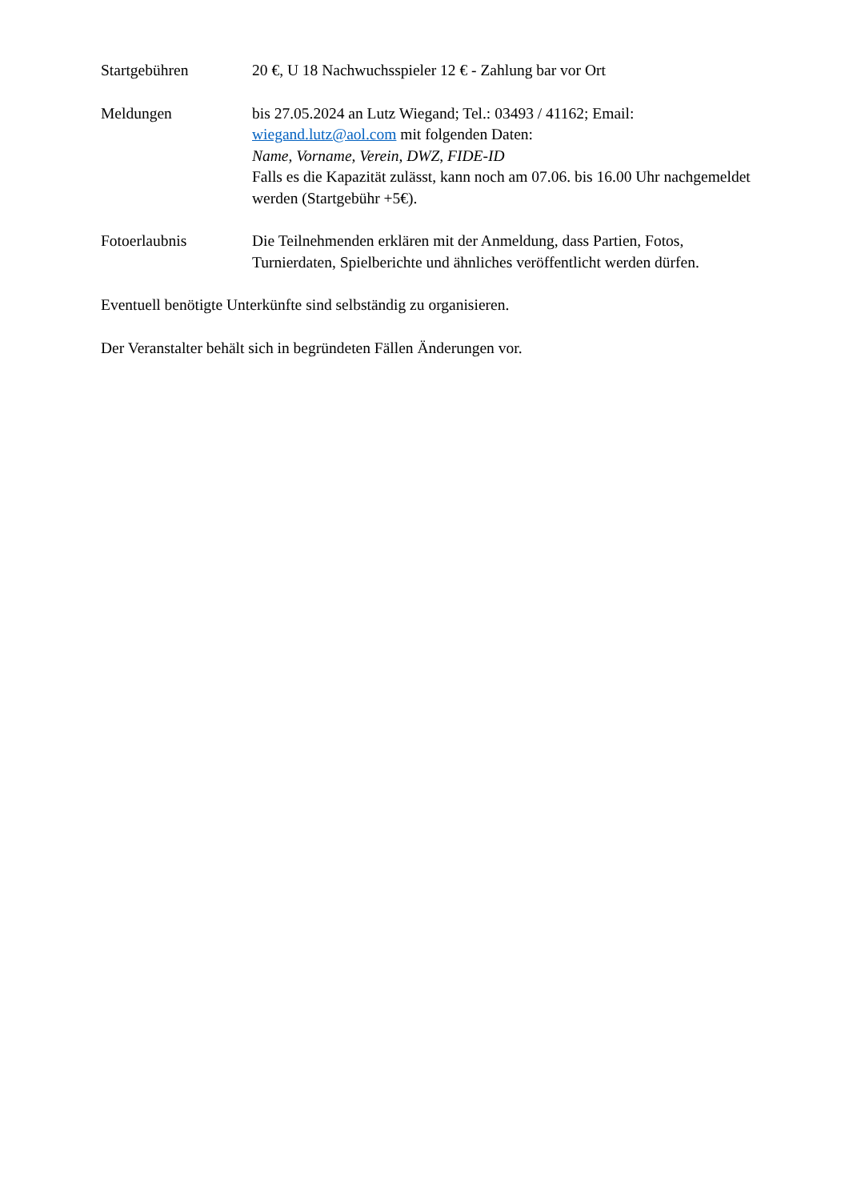Startgebühren 20 €, U 18 Nachwuchsspieler 12 € - Zahlung bar vor Ort
Meldungen bis 27.05.2024 an Lutz Wiegand; Tel.: 03493 / 41162; Email:
wiegand.lutz@aol.com mit folgenden Daten:
Name, Vorname, Verein, DWZ, FIDE-ID
Falls es die Kapazität zulässt, kann noch am 07.06. bis 16.00 Uhr nachgemeldet werden (Startgebühr +5€).
Fotoerlaubnis Die Teilnehmenden erklären mit der Anmeldung, dass Partien, Fotos, Turnierdaten, Spielberichte und ähnliches veröffentlicht werden dürfen.
Eventuell benötigte Unterkünfte sind selbständig zu organisieren.
Der Veranstalter behält sich in begründeten Fällen Änderungen vor.